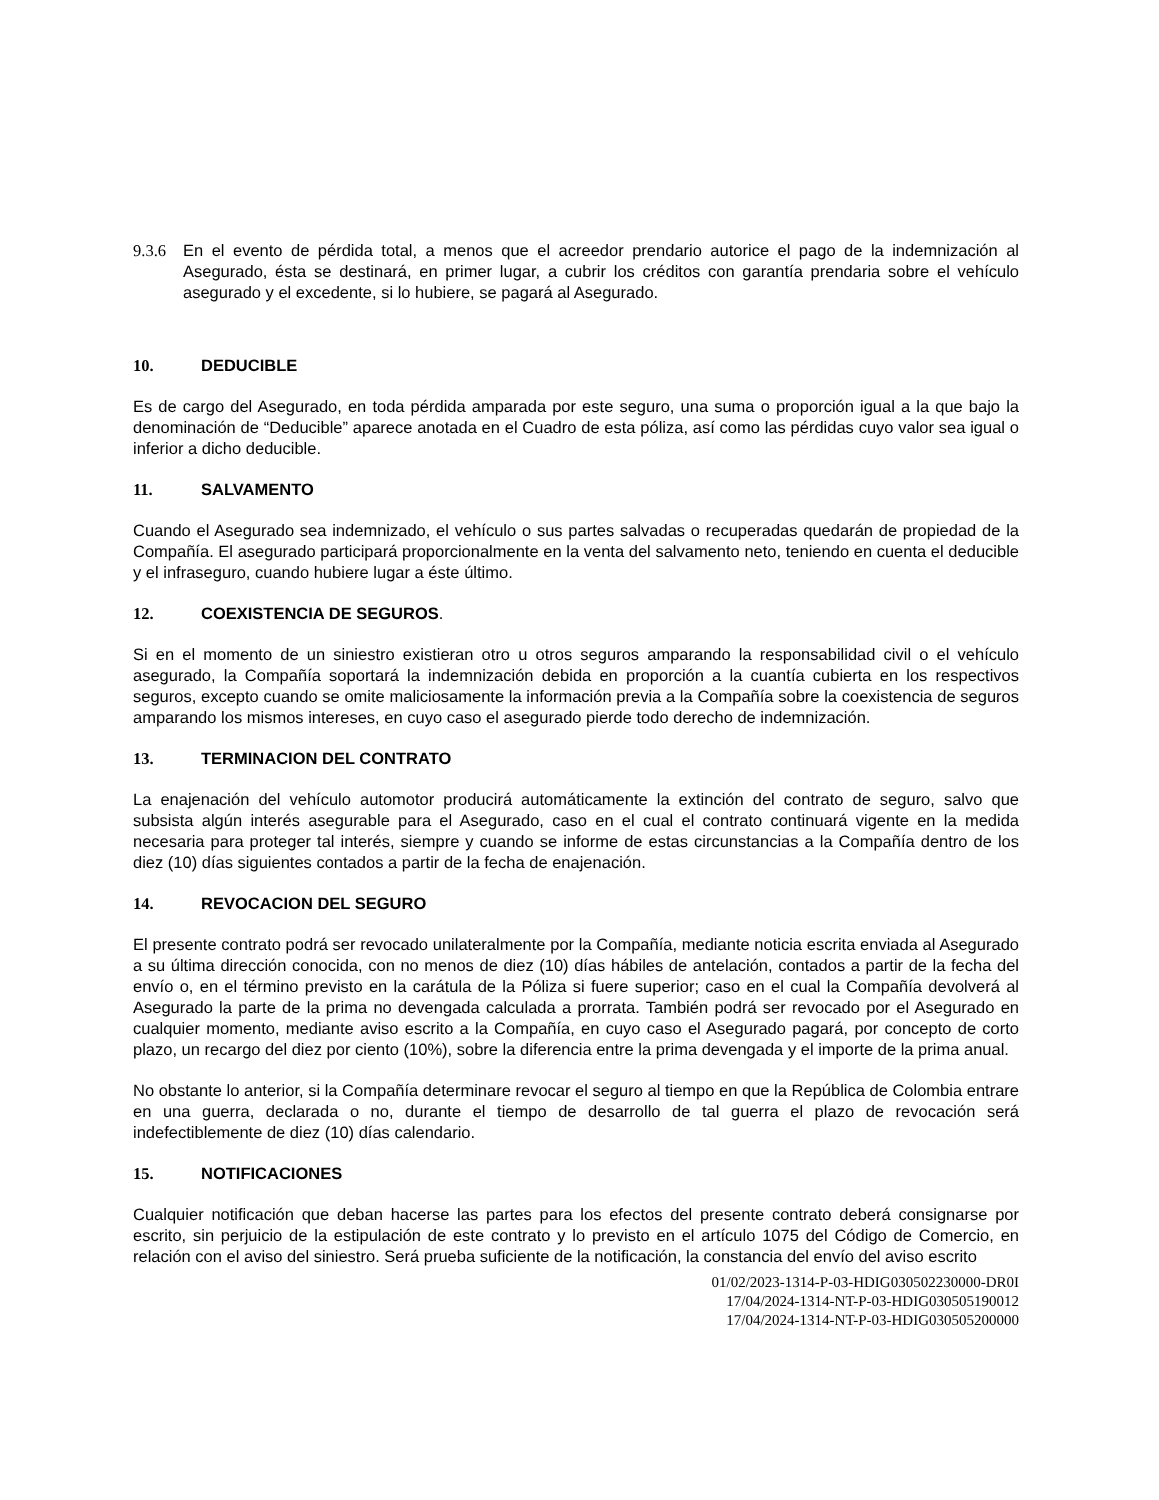9.3.6 En el evento de pérdida total, a menos que el acreedor prendario autorice el pago de la indemnización al Asegurado, ésta se destinará, en primer lugar, a cubrir los créditos con garantía prendaria sobre el vehículo asegurado y el excedente, si lo hubiere, se pagará al Asegurado.
10. DEDUCIBLE
Es de cargo del Asegurado, en toda pérdida amparada por este seguro, una suma o proporción igual a la que bajo la denominación de “Deducible” aparece anotada en el Cuadro de esta póliza, así como las pérdidas cuyo valor sea igual o inferior a dicho deducible.
11. SALVAMENTO
Cuando el Asegurado sea indemnizado, el vehículo o sus partes salvadas o recuperadas quedarán de propiedad de la Compañía. El asegurado participará proporcionalmente en la venta del salvamento neto, teniendo en cuenta el deducible y el infraseguro, cuando hubiere lugar a éste último.
12. COEXISTENCIA DE SEGUROS.
Si en el momento de un siniestro existieran otro u otros seguros amparando la responsabilidad civil o el vehículo asegurado, la Compañía soportará la indemnización debida en proporción a la cuantía cubierta en los respectivos seguros, excepto cuando se omite maliciosamente la información previa a la Compañía sobre la coexistencia de seguros amparando los mismos intereses, en cuyo caso el asegurado pierde todo derecho de indemnización.
13. TERMINACION DEL CONTRATO
La enajenación del vehículo automotor producirá automáticamente la extinción del contrato de seguro, salvo que subsista algún interés asegurable para el Asegurado, caso en el cual el contrato continuará vigente en la medida necesaria para proteger tal interés, siempre y cuando se informe de estas circunstancias a la Compañía dentro de los diez (10) días siguientes contados a partir de la fecha de enajenación.
14. REVOCACION DEL SEGURO
El presente contrato podrá ser revocado unilateralmente por la Compañía, mediante noticia escrita enviada al Asegurado a su última dirección conocida, con no menos de diez (10) días hábiles de antelación, contados a partir de la fecha del envío o, en el término previsto en la carátula de la Póliza si fuere superior; caso en el cual la Compañía devolverá al Asegurado la parte de la prima no devengada calculada a prorrata. También podrá ser revocado por el Asegurado en cualquier momento, mediante aviso escrito a la Compañía, en cuyo caso el Asegurado pagará, por concepto de corto plazo, un recargo del diez por ciento (10%), sobre la diferencia entre la prima devengada y el importe de la prima anual.
No obstante lo anterior, si la Compañía determinare revocar el seguro al tiempo en que la República de Colombia entrare en una guerra, declarada o no, durante el tiempo de desarrollo de tal guerra el plazo de revocación será indefectiblemente de diez (10) días calendario.
15. NOTIFICACIONES
Cualquier notificación que deban hacerse las partes para los efectos del presente contrato deberá consignarse por escrito, sin perjuicio de la estipulación de este contrato y lo previsto en el artículo 1075 del Código de Comercio, en relación con el aviso del siniestro. Será prueba suficiente de la notificación, la constancia del envío del aviso escrito
01/02/2023-1314-P-03-HDIG030502230000-DR0I
17/04/2024-1314-NT-P-03-HDIG030505190012
17/04/2024-1314-NT-P-03-HDIG030505200000